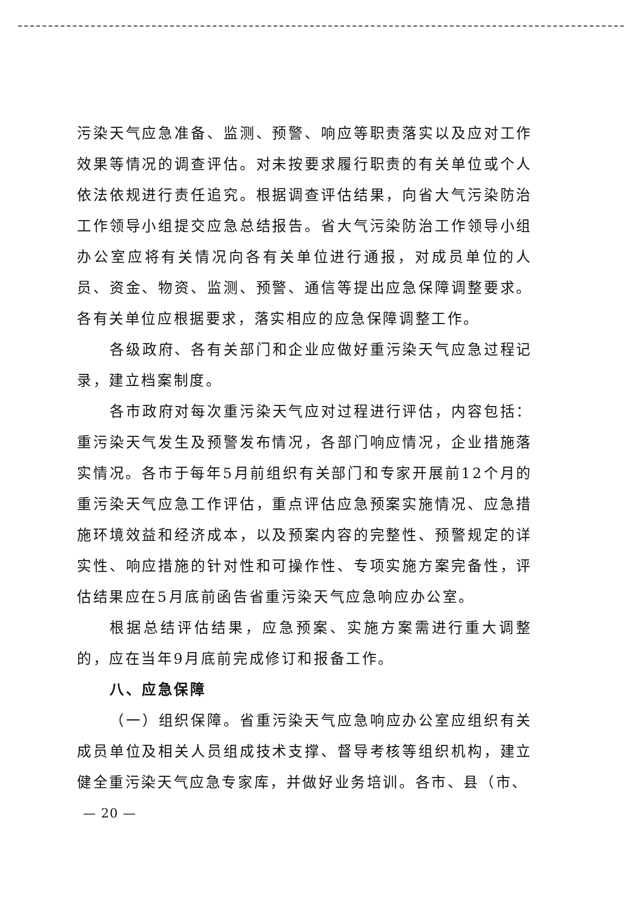污染天气应急准备、监测、预警、响应等职责落实以及应对工作效果等情况的调查评估。对未按要求履行职责的有关单位或个人依法依规进行责任追究。根据调查评估结果，向省大气污染防治工作领导小组提交应急总结报告。省大气污染防治工作领导小组办公室应将有关情况向各有关单位进行通报，对成员单位的人员、资金、物资、监测、预警、通信等提出应急保障调整要求。各有关单位应根据要求，落实相应的应急保障调整工作。
各级政府、各有关部门和企业应做好重污染天气应急过程记录，建立档案制度。
各市政府对每次重污染天气应对过程进行评估，内容包括：重污染天气发生及预警发布情况，各部门响应情况，企业措施落实情况。各市于每年5月前组织有关部门和专家开展前12个月的重污染天气应急工作评估，重点评估应急预案实施情况、应急措施环境效益和经济成本，以及预案内容的完整性、预警规定的详实性、响应措施的针对性和可操作性、专项实施方案完备性，评估结果应在5月底前函告省重污染天气应急响应办公室。
根据总结评估结果，应急预案、实施方案需进行重大调整的，应在当年9月底前完成修订和报备工作。
八、应急保障
（一）组织保障。省重污染天气应急响应办公室应组织有关成员单位及相关人员组成技术支撑、督导考核等组织机构，建立健全重污染天气应急专家库，并做好业务培训。各市、县（市、
— 20 —